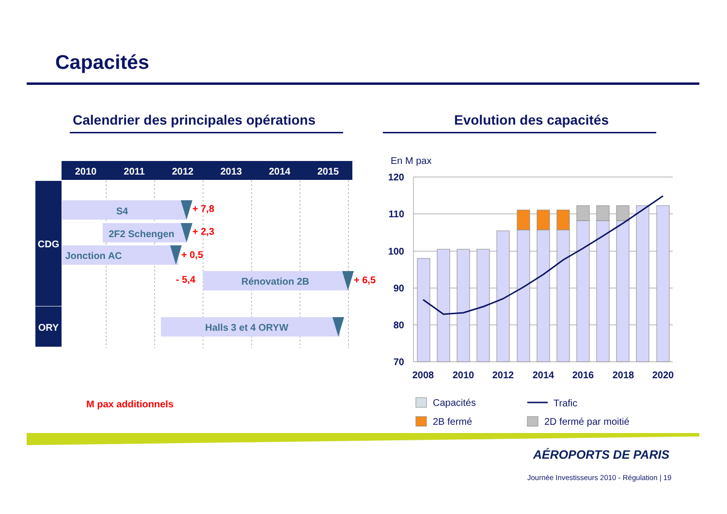Capacités
Calendrier des principales opérations
Evolution des capacités
2010
2011
2012
2013
2014
2015
CDG
ORY
S4
2F2 Schengen
Jonction AC
Rénovation 2B
Halls 3 et 4 ORYW
+ 7,8
+ 2,3
+ 0,5
- 5,4
+ 6,5
M pax additionnels
En M pax
120
110
100
90
80
70
2008
2010
2012
2014
2016
2018
2020
Capacités
Trafic
2B fermé
2D fermé par moitié
AÉROPORTS DE PARIS
Journée Investisseurs 2010 - Régulation | 19